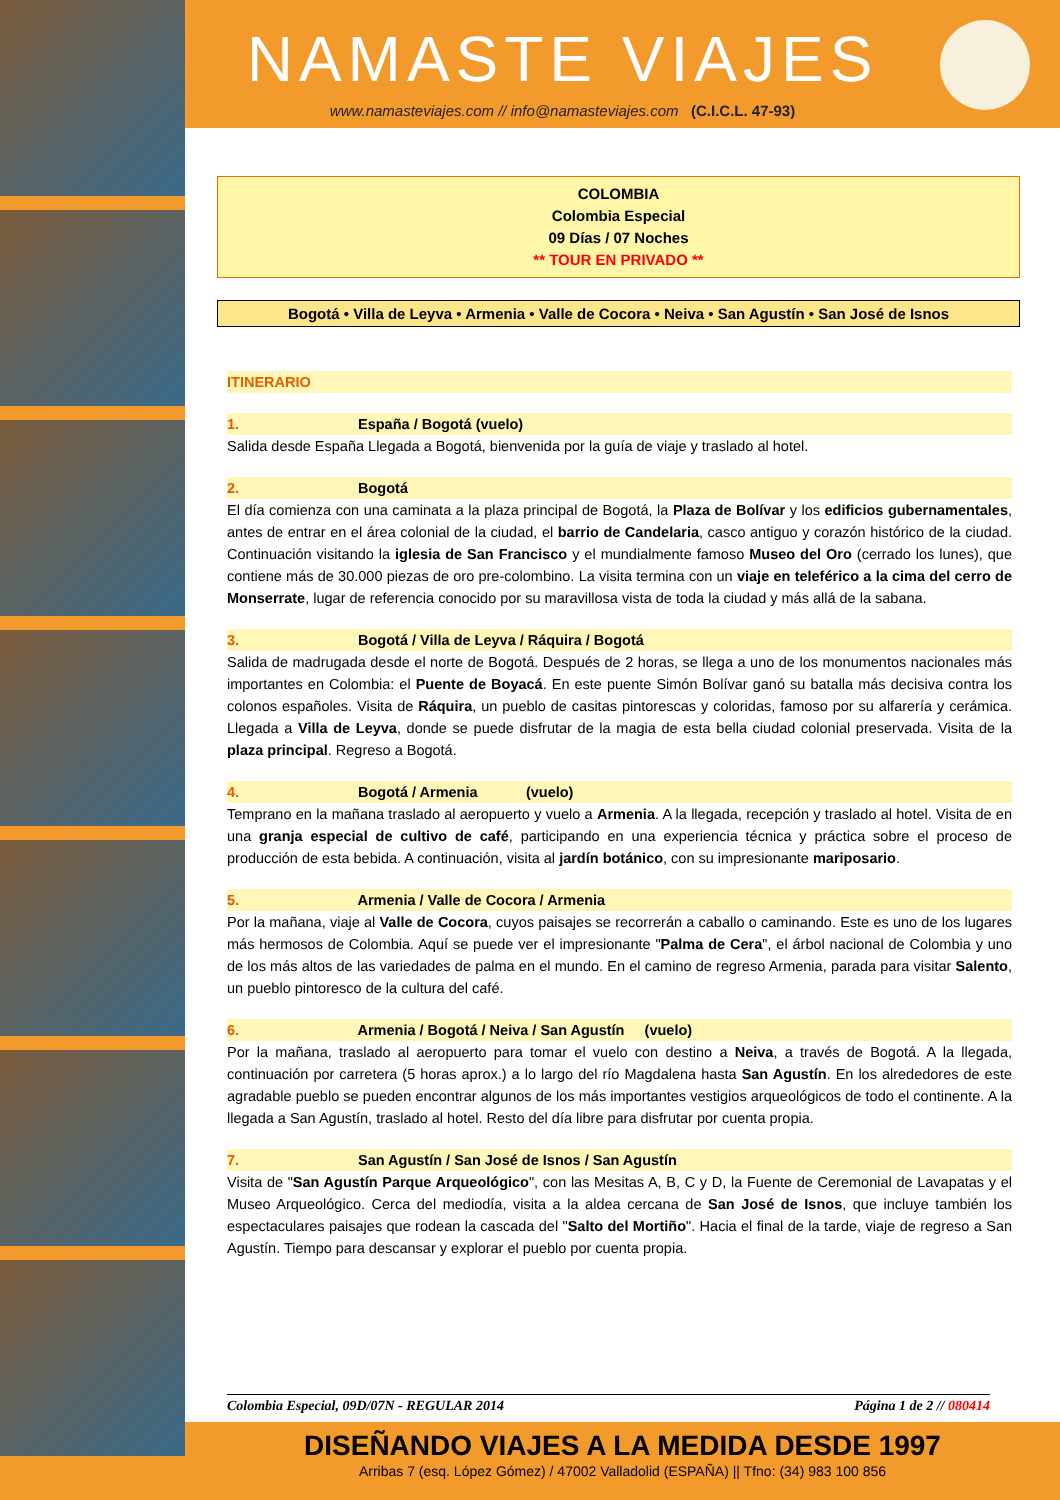NAMASTE VIAJES
www.namasteviajes.com // info@namasteviajes.com (C.I.C.L. 47-93)
COLOMBIA
Colombia Especial
09 Días / 07 Noches
** TOUR EN PRIVADO **
Bogotá • Villa de Leyva • Armenia • Valle de Cocora • Neiva • San Agustín • San José de Isnos
ITINERARIO
1. España / Bogotá (vuelo)
Salida desde España Llegada a Bogotá, bienvenida por la guía de viaje y traslado al hotel.
2. Bogotá
El día comienza con una caminata a la plaza principal de Bogotá, la Plaza de Bolívar y los edificios gubernamentales, antes de entrar en el área colonial de la ciudad, el barrio de Candelaria, casco antiguo y corazón histórico de la ciudad. Continuación visitando la iglesia de San Francisco y el mundialmente famoso Museo del Oro (cerrado los lunes), que contiene más de 30.000 piezas de oro pre-colombino. La visita termina con un viaje en teleférico a la cima del cerro de Monserrate, lugar de referencia conocido por su maravillosa vista de toda la ciudad y más allá de la sabana.
3. Bogotá / Villa de Leyva / Ráquira / Bogotá
Salida de madrugada desde el norte de Bogotá. Después de 2 horas, se llega a uno de los monumentos nacionales más importantes en Colombia: el Puente de Boyacá. En este puente Simón Bolívar ganó su batalla más decisiva contra los colonos españoles. Visita de Ráquira, un pueblo de casitas pintorescas y coloridas, famoso por su alfarería y cerámica. Llegada a Villa de Leyva, donde se puede disfrutar de la magia de esta bella ciudad colonial preservada. Visita de la plaza principal. Regreso a Bogotá.
4. Bogotá / Armenia (vuelo)
Temprano en la mañana traslado al aeropuerto y vuelo a Armenia. A la llegada, recepción y traslado al hotel. Visita de en una granja especial de cultivo de café, participando en una experiencia técnica y práctica sobre el proceso de producción de esta bebida. A continuación, visita al jardín botánico, con su impresionante mariposario.
5. Armenia / Valle de Cocora / Armenia
Por la mañana, viaje al Valle de Cocora, cuyos paisajes se recorrerán a caballo o caminando. Este es uno de los lugares más hermosos de Colombia. Aquí se puede ver el impresionante "Palma de Cera", el árbol nacional de Colombia y uno de los más altos de las variedades de palma en el mundo. En el camino de regreso Armenia, parada para visitar Salento, un pueblo pintoresco de la cultura del café.
6. Armenia / Bogotá / Neiva / San Agustín (vuelo)
Por la mañana, traslado al aeropuerto para tomar el vuelo con destino a Neiva, a través de Bogotá. A la llegada, continuación por carretera (5 horas aprox.) a lo largo del río Magdalena hasta San Agustín. En los alrededores de este agradable pueblo se pueden encontrar algunos de los más importantes vestigios arqueológicos de todo el continente. A la llegada a San Agustín, traslado al hotel. Resto del día libre para disfrutar por cuenta propia.
7. San Agustín / San José de Isnos / San Agustín
Visita de "San Agustín Parque Arqueológico", con las Mesitas A, B, C y D, la Fuente de Ceremonial de Lavapatas y el Museo Arqueológico. Cerca del mediodía, visita a la aldea cercana de San José de Isnos, que incluye también los espectaculares paisajes que rodean la cascada del "Salto del Mortiño". Hacia el final de la tarde, viaje de regreso a San Agustín. Tiempo para descansar y explorar el pueblo por cuenta propia.
Colombia Especial, 09D/07N - REGULAR 2014 Página 1 de 2 // 080414
DISEÑANDO VIAJES A LA MEDIDA DESDE 1997
Arribas 7 (esq. López Gómez) / 47002 Valladolid (ESPAÑA) || Tfno: (34) 983 100 856